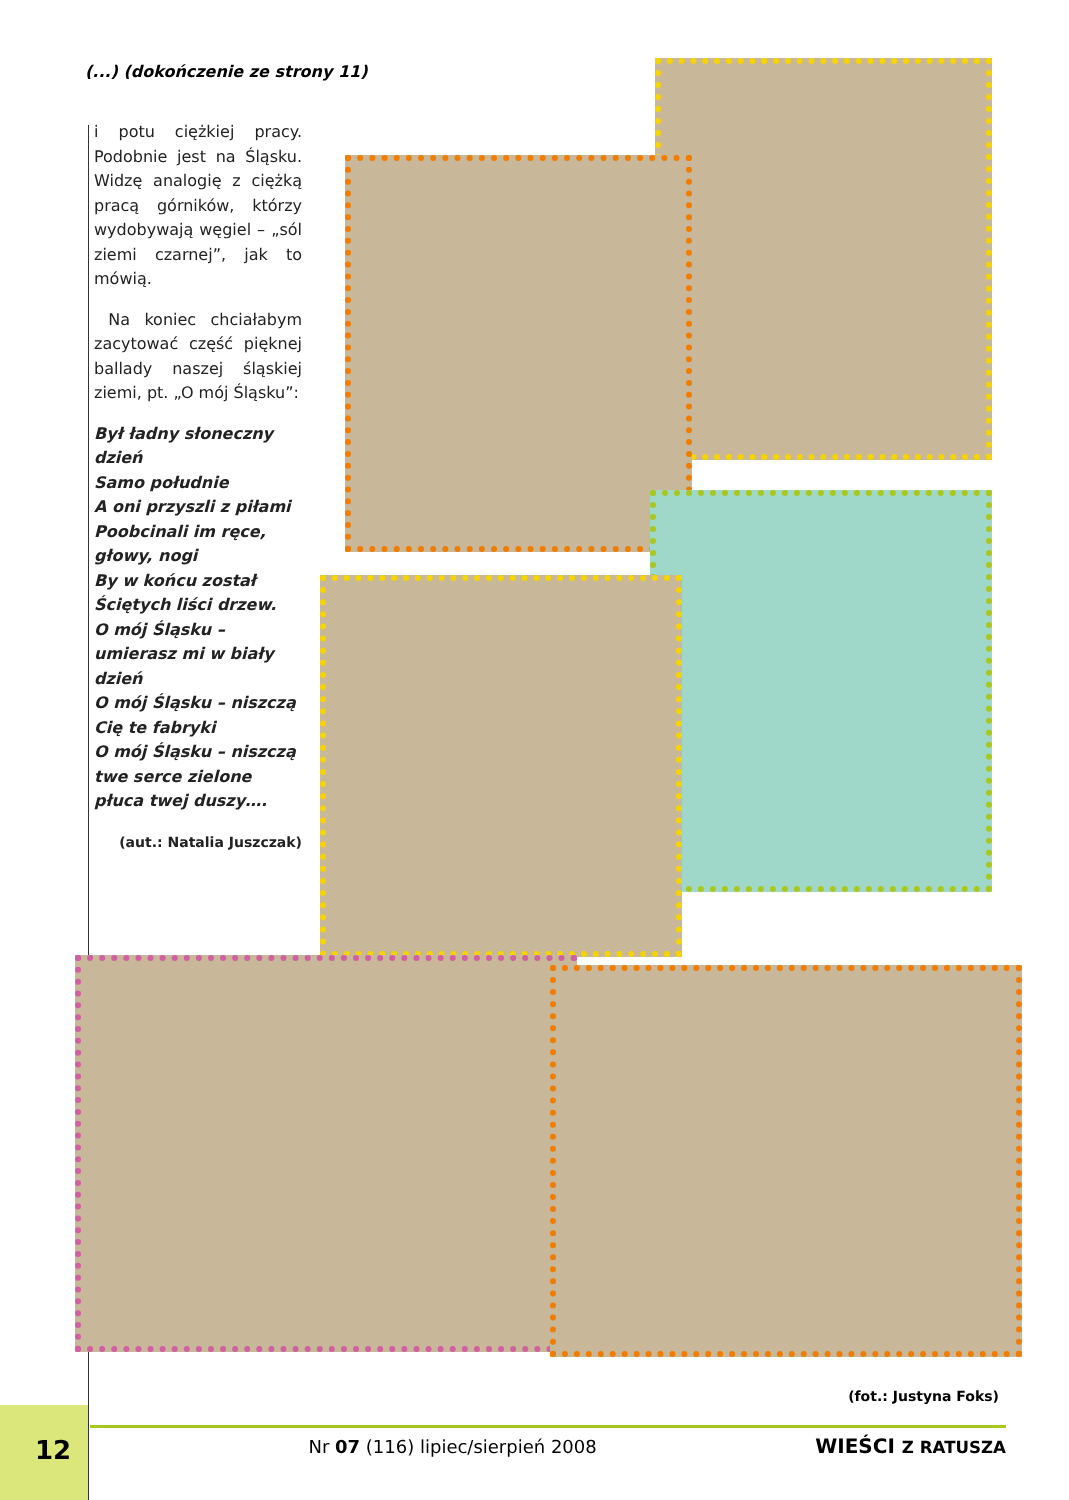(...) (dokończenie ze strony 11)
i potu ciężkiej pracy. Podobnie jest na Śląsku. Widzę analogię z ciężką pracą górników, którzy wydobywają węgiel – „sól ziemi czarnej”, jak to mówią.
Na koniec chciałabym zacytować część pięknej ballady naszej śląskiej ziemi, pt. „O mój Śląsku”:
Był ładny słoneczny dzień
Samo południe
A oni przyszli z piłami
Poobcinali im ręce, głowy, nogi
By w końcu został
Ściętych liści drzew.
O mój Śląsku – umierasz mi w biały dzień
O mój Śląsku – niszczą Cię te fabryki
O mój Śląsku – niszczą twe serce zielone płuca twej duszy….
(aut.: Natalia Juszczak)
(fot.: Justyna Foks)
12 Nr 07 (116) lipiec/sierpień 2008 WIEŚCI Z RATUSZA